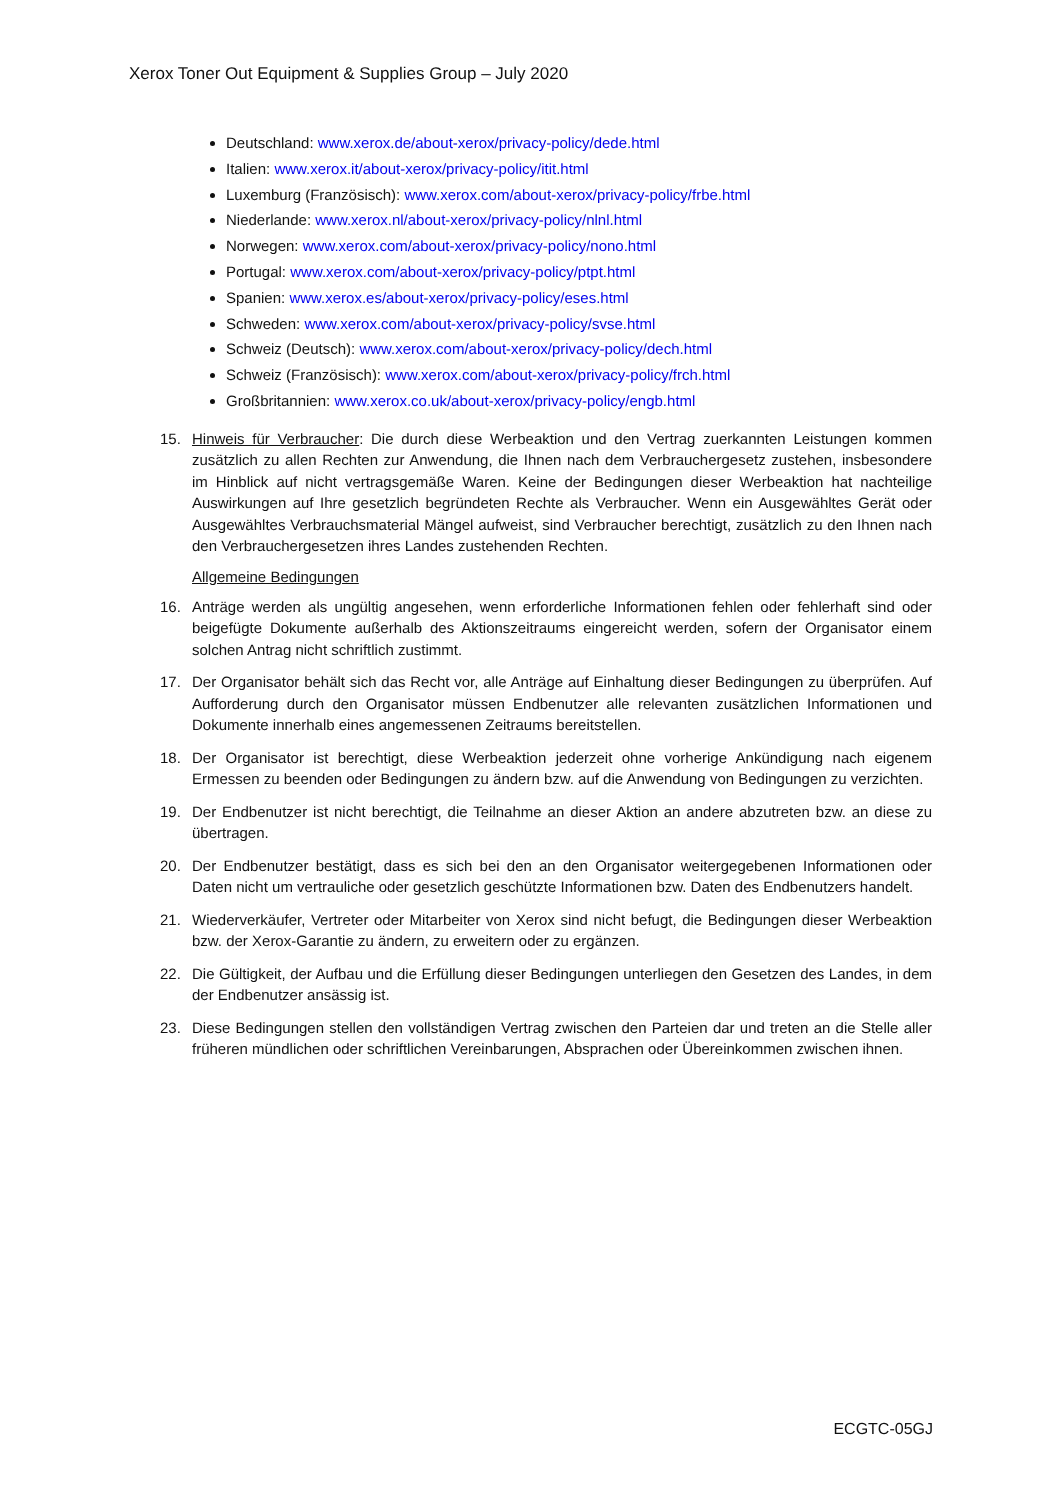Xerox Toner Out Equipment & Supplies Group – July 2020
Deutschland: www.xerox.de/about-xerox/privacy-policy/dede.html
Italien: www.xerox.it/about-xerox/privacy-policy/itit.html
Luxemburg (Französisch): www.xerox.com/about-xerox/privacy-policy/frbe.html
Niederlande: www.xerox.nl/about-xerox/privacy-policy/nlnl.html
Norwegen: www.xerox.com/about-xerox/privacy-policy/nono.html
Portugal: www.xerox.com/about-xerox/privacy-policy/ptpt.html
Spanien: www.xerox.es/about-xerox/privacy-policy/eses.html
Schweden: www.xerox.com/about-xerox/privacy-policy/svse.html
Schweiz (Deutsch): www.xerox.com/about-xerox/privacy-policy/dech.html
Schweiz (Französisch): www.xerox.com/about-xerox/privacy-policy/frch.html
Großbritannien: www.xerox.co.uk/about-xerox/privacy-policy/engb.html
15. Hinweis für Verbraucher: Die durch diese Werbeaktion und den Vertrag zuerkannten Leistungen kommen zusätzlich zu allen Rechten zur Anwendung, die Ihnen nach dem Verbrauchergesetz zustehen, insbesondere im Hinblick auf nicht vertragsgemäße Waren. Keine der Bedingungen dieser Werbeaktion hat nachteilige Auswirkungen auf Ihre gesetzlich begründeten Rechte als Verbraucher. Wenn ein Ausgewähltes Gerät oder Ausgewähltes Verbrauchsmaterial Mängel aufweist, sind Verbraucher berechtigt, zusätzlich zu den Ihnen nach den Verbrauchergesetzen ihres Landes zustehenden Rechten.
Allgemeine Bedingungen
16. Anträge werden als ungültig angesehen, wenn erforderliche Informationen fehlen oder fehlerhaft sind oder beigefügte Dokumente außerhalb des Aktionszeitraums eingereicht werden, sofern der Organisator einem solchen Antrag nicht schriftlich zustimmt.
17. Der Organisator behält sich das Recht vor, alle Anträge auf Einhaltung dieser Bedingungen zu überprüfen. Auf Aufforderung durch den Organisator müssen Endbenutzer alle relevanten zusätzlichen Informationen und Dokumente innerhalb eines angemessenen Zeitraums bereitstellen.
18. Der Organisator ist berechtigt, diese Werbeaktion jederzeit ohne vorherige Ankündigung nach eigenem Ermessen zu beenden oder Bedingungen zu ändern bzw. auf die Anwendung von Bedingungen zu verzichten.
19. Der Endbenutzer ist nicht berechtigt, die Teilnahme an dieser Aktion an andere abzutreten bzw. an diese zu übertragen.
20. Der Endbenutzer bestätigt, dass es sich bei den an den Organisator weitergegebenen Informationen oder Daten nicht um vertrauliche oder gesetzlich geschützte Informationen bzw. Daten des Endbenutzers handelt.
21. Wiederverkäufer, Vertreter oder Mitarbeiter von Xerox sind nicht befugt, die Bedingungen dieser Werbeaktion bzw. der Xerox-Garantie zu ändern, zu erweitern oder zu ergänzen.
22. Die Gültigkeit, der Aufbau und die Erfüllung dieser Bedingungen unterliegen den Gesetzen des Landes, in dem der Endbenutzer ansässig ist.
23. Diese Bedingungen stellen den vollständigen Vertrag zwischen den Parteien dar und treten an die Stelle aller früheren mündlichen oder schriftlichen Vereinbarungen, Absprachen oder Übereinkommen zwischen ihnen.
ECGTC-05GJ